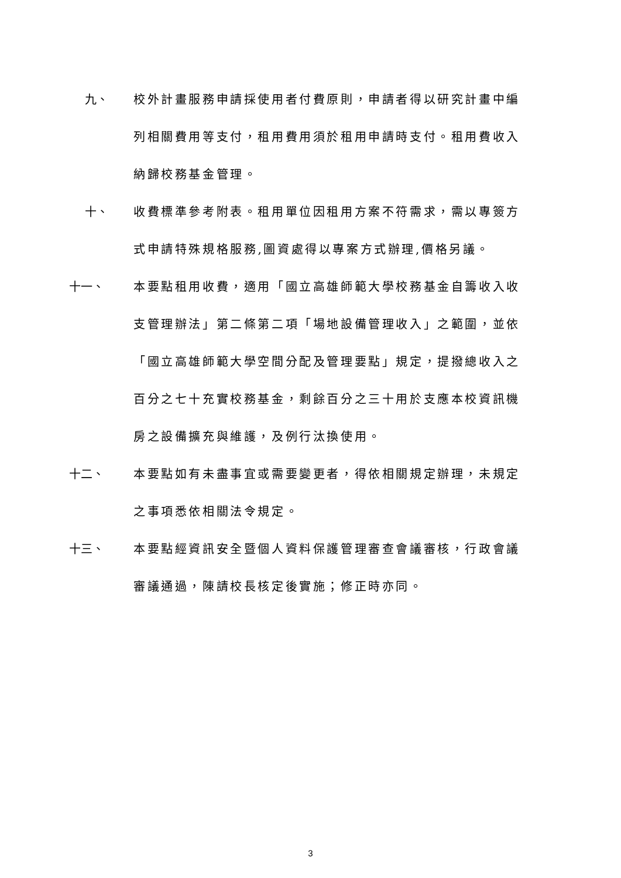九、 校外計畫服務申請採使用者付費原則，申請者得以研究計畫中編列相關費用等支付，租用費用須於租用申請時支付。租用費收入納歸校務基金管理。
十、 收費標準參考附表。租用單位因租用方案不符需求，需以專簽方式申請特殊規格服務,圖資處得以專案方式辦理,價格另議。
十一、 本要點租用收費，適用「國立高雄師範大學校務基金自籌收入收支管理辦法」第二條第二項「場地設備管理收入」之範圍，並依「國立高雄師範大學空間分配及管理要點」規定，提撥總收入之百分之七十充實校務基金，剩餘百分之三十用於支應本校資訊機房之設備擴充與維護，及例行汰換使用。
十二、 本要點如有未盡事宜或需要變更者，得依相關規定辦理，未規定之事項悉依相關法令規定。
十三、 本要點經資訊安全暨個人資料保護管理審查會議審核，行政會議審議通過，陳請校長核定後實施；修正時亦同。
3